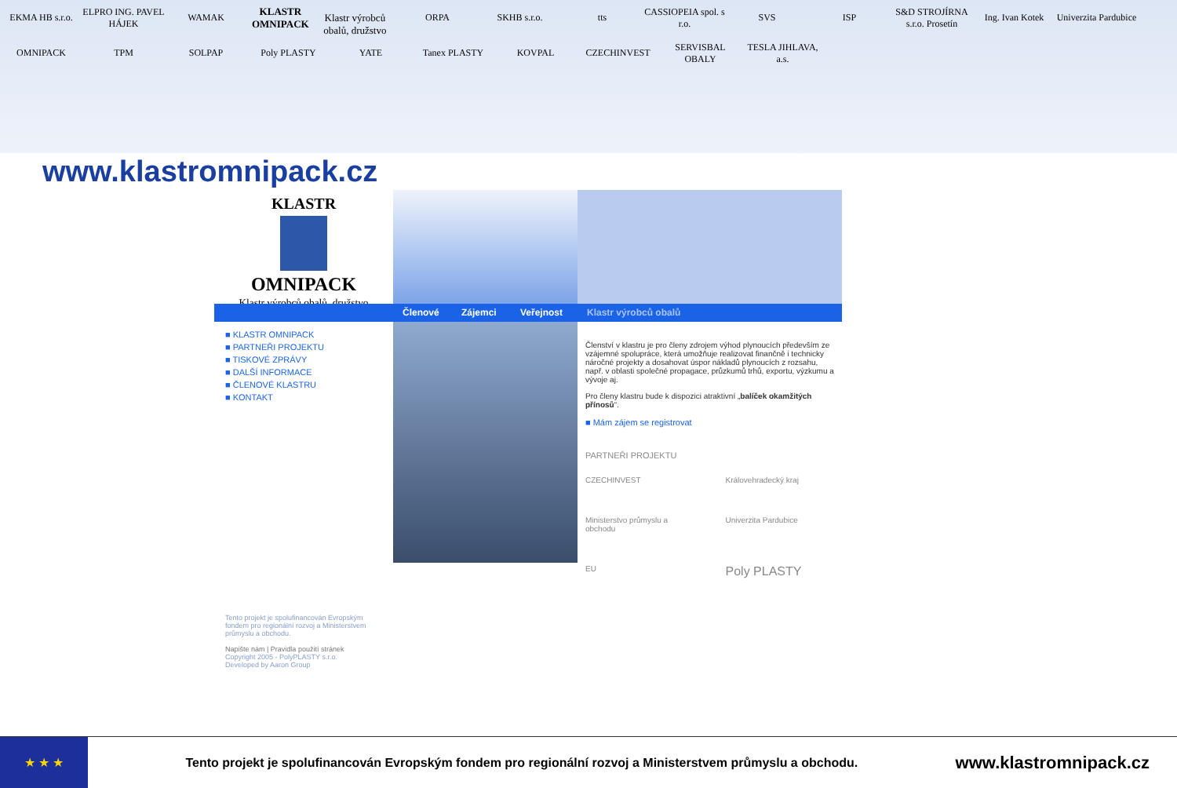EKMA HB s.r.o.
ELPRO ING. PAVEL HÁJEK
WAMAK
KLASTR OMNIPACK
Klastr výrobců obalů, družstvo
ORPA
SKHB s.r.o.
tts
CASSIOPEIA spol. s r.o.
SVS
ISP
S&D STROJÍRNA s.r.o. Prosetín
Ing. Ivan Kotek
Univerzita Pardubice
OMNIPACK
TPM
SOLPAP
Poly PLASTY
YATE
Tanex PLASTY
KOVPAL
CZECHINVEST
SERVISBAL OBALY
TESLA JIHLAVA, a.s.
www.klastromnipack.cz
KLASTR
OMNIPACK
Klastr výrobců obalů, družstvo
Členové
Zájemci
Veřejnost
Klastr výrobců obalů
■ KLASTR OMNIPACK
■ PARTNEŘI PROJEKTU
■ TISKOVÉ ZPRÁVY
■ DALŠÍ INFORMACE
■ ČLENOVÉ KLASTRU
■ KONTAKT
Tento projekt je spolufinancován Evropským fondem pro regionální rozvoj a Ministerstvem průmyslu a obchodu.
Napište nám | Pravidla použití stránek
Copyright 2005 - PolyPLASTY s.r.o.
Developed by Aaron Group
Členství v klastru je pro členy zdrojem výhod plynoucích především ze vzájemné spolupráce, která umožňuje realizovat finančně i technicky náročné projekty a dosahovat úspor nákladů plynoucích z rozsahu, např. v oblasti společné propagace, průzkumů trhů, exportu, výzkumu a vývoje aj.
Pro členy klastru bude k dispozici atraktivní „balíček okamžitých přínosů“.
■ Mám zájem se registrovat
PARTNEŘI PROJEKTU
CZECHINVEST
Královehradecký kraj
Ministerstvo průmyslu a obchodu
Univerzita Pardubice
EU
Poly PLASTY
★ ★ ★
Tento projekt je spolufinancován Evropským fondem pro regionální rozvoj a Ministerstvem průmyslu a obchodu.
www.klastromnipack.cz